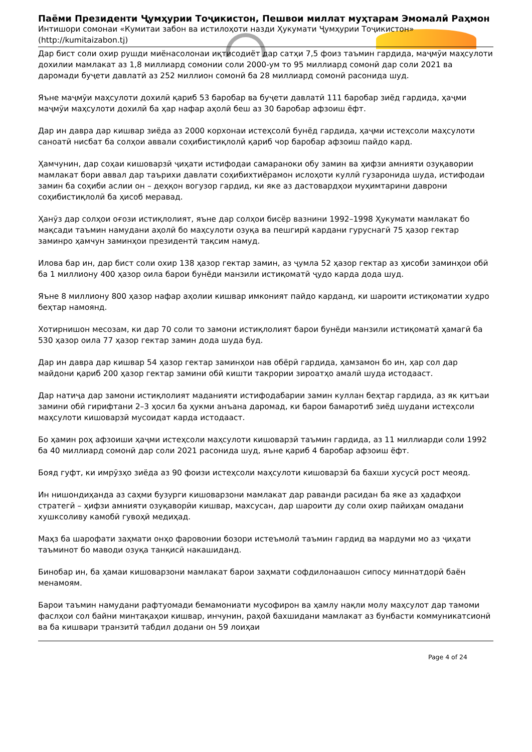Паёми Президенти Ҷумҳурии Тоҷикистон, Пешвои миллат муҳтарам Эмомалӣ Раҳмон
Интишори сомонаи «Кумитаи забон ва истилоҳоти назди Ҳукумати Ҷумҳурии Тоҷикистон» (http://kumitaizabon.tj)
Дар бист соли охир рушди миёнасолонаи иқтисодиёт дар сатҳи 7,5 фоиз таъмин гардида, маҷмӯи маҳсулоти дохилии мамлакат аз 1,8 миллиард сомонии соли 2000-ум то 95 миллиард сомонӣ дар соли 2021 ва даромади буҷети давлатӣ аз 252 миллион сомонӣ ба 28 миллиард сомонӣ расонида шуд.
Яъне маҷмӯи маҳсулоти дохилӣ қариб 53 баробар ва буҷети давлатӣ 111 баробар зиёд гардида, ҳаҷми маҷмӯи маҳсулоти дохилӣ ба ҳар нафар аҳолӣ беш аз 30 баробар афзоиш ёфт.
Дар ин давра дар кишвар зиёда аз 2000 корхонаи истеҳсолӣ бунёд гардида, ҳаҷми истеҳсоли маҳсулоти саноатӣ нисбат ба солҳои аввали соҳибистиқлолӣ қариб чор баробар афзоиш пайдо кард.
Ҳамчунин, дар соҳаи кишоварзӣ ҷиҳати истифодаи самараноки обу замин ва ҳифзи амнияти озуқавории мамлакат бори аввал дар таърихи давлати соҳибихтиёрамон ислоҳоти куллӣ гузаронида шуда, истифодаи замин ба соҳиби аслии он – деҳқон вогузор гардид, ки яке аз дастовардҳои муҳимтарини даврони соҳибистиқлолӣ ба ҳисоб меравад.
Ҳанӯз дар солҳои оғози истиқлолият, яъне дар солҳои бисёр вазнини 1992–1998 Ҳукумати мамлакат бо мақсади таъмин намудани аҳолӣ бо маҳсулоти озуқа ва пешгирӣ кардани гуруснагӣ 75 ҳазор гектар заминро ҳамчун заминҳои президентӣ тақсим намуд.
Илова бар ин, дар бист соли охир 138 ҳазор гектар замин, аз ҷумла 52 ҳазор гектар аз ҳисоби заминҳои обӣ ба 1 миллиону 400 ҳазор оила барои бунёди манзили истиқоматӣ ҷудо карда дода шуд.
Яъне 8 миллиону 800 ҳазор нафар аҳолии кишвар имконият пайдо карданд, ки шароити истиқоматии худро беҳтар намоянд.
Хотирнишон месозам, ки дар 70 соли то замони истиқлолият барои бунёди манзили истиқоматӣ ҳамагӣ ба 530 ҳазор оила 77 ҳазор гектар замин дода шуда буд.
Дар ин давра дар кишвар 54 ҳазор гектар заминҳои нав обёрӣ гардида, ҳамзамон бо ин, ҳар сол дар майдони қариб 200 ҳазор гектар замини обӣ кишти такрории зироатҳо амалӣ шуда истодааст.
Дар натиҷа дар замони истиқлолият маданияти истифодабарии замин куллан беҳтар гардида, аз як қитъаи замини обӣ гирифтани 2–3 ҳосил ба ҳукми анъана даромад, ки барои бамаротиб зиёд шудани истеҳсоли маҳсулоти кишоварзӣ мусоидат карда истодааст.
Бо ҳамин роҳ афзоиши ҳаҷми истеҳсоли маҳсулоти кишоварзӣ таъмин гардида, аз 11 миллиарди соли 1992 ба 40 миллиард сомонӣ дар соли 2021 расонида шуд, яъне қариб 4 баробар афзоиш ёфт.
Бояд гуфт, ки имрӯзҳо зиёда аз 90 фоизи истеҳсоли маҳсулоти кишоварзӣ ба бахши хусусӣ рост меояд.
Ин нишондиҳанда аз саҳми бузурги кишоварзони мамлакат дар раванди расидан ба яке аз ҳадафҳои стратегӣ – ҳифзи амнияти озуқаворӣи кишвар, махсусан, дар шароити ду соли охир пайиҳам омадани хушксоливу камобӣ гувоҳӣ медиҳад.
Маҳз ба шарофати заҳмати онҳо фаровонии бозори истеъмолӣ таъмин гардид ва мардуми мо аз ҷиҳати таъминот бо маводи озуқа танқисӣ накашиданд.
Бинобар ин, ба ҳамаи кишоварзони мамлакат барои заҳмати софдилонаашон сипосу миннатдорӣ баён менамоям.
Барои таъмин намудани рафтуомади бемамониати мусофирон ва ҳамлу нақли молу маҳсулот дар тамоми фаслҳои сол байни минтақаҳои кишвар, инчунин, раҳой бахшидани мамлакат аз бунбасти коммуникатсионӣ ва ба кишвари транзитӣ табдил додани он 59 лоиҳаи
Page 4 of 24